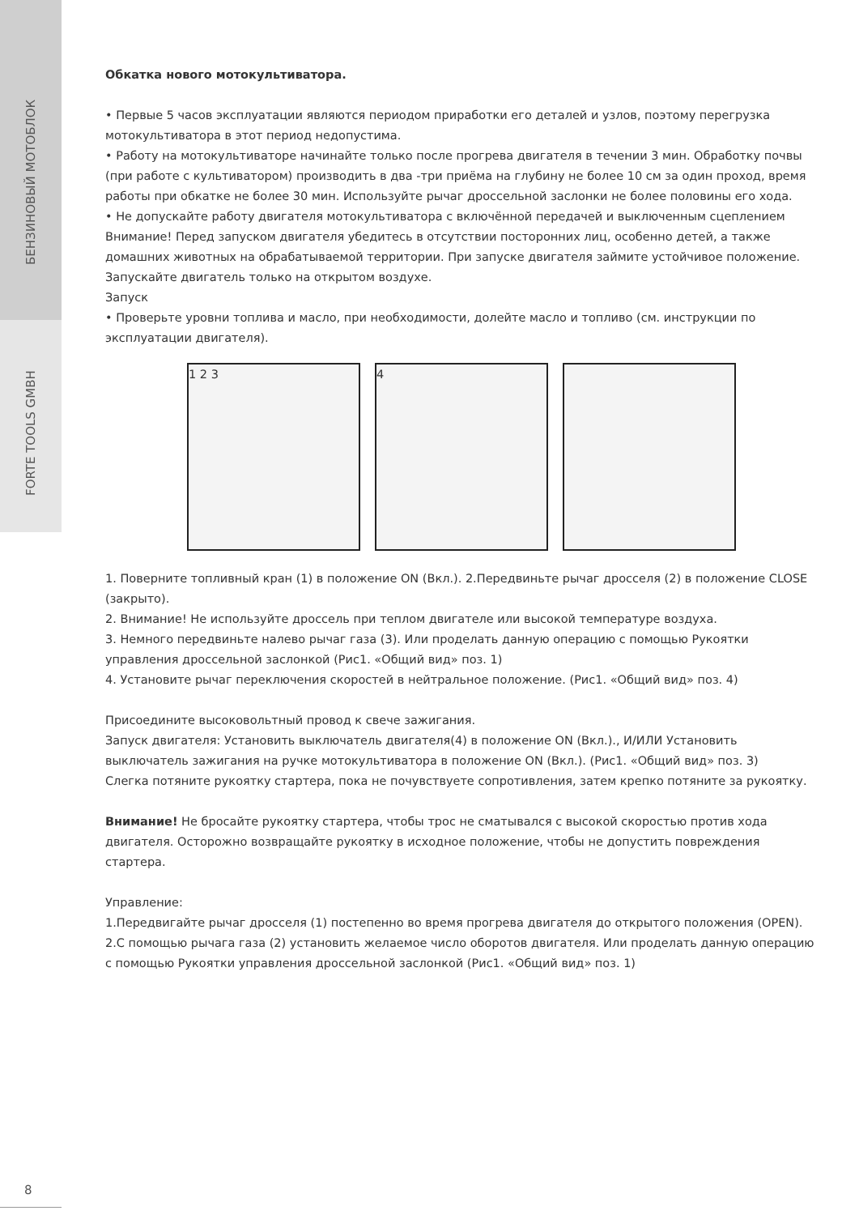БЕНЗИНОВЫЙ МОТОБЛОК
FORTE TOOLS GMBH
Обкатка нового мотокультиватора.
• Первые 5 часов эксплуатации являются периодом приработки его деталей и узлов, поэтому перегрузка мотокультиватора в этот период недопустима.
• Работу на мотокультиваторе начинайте только после прогрева двигателя в течении 3 мин. Обработку почвы (при работе с культиватором) производить в два -три приёма на глубину не более 10 см за один проход, время работы при обкатке не более 30 мин. Используйте рычаг дроссельной заслонки не более половины его хода.
• Не допускайте работу двигателя мотокультиватора с включённой передачей и выключенным сцеплением
Внимание! Перед запуском двигателя убедитесь в отсутствии посторонних лиц, особенно детей, а также домашних животных на обрабатываемой территории. При запуске двигателя займите устойчивое положение. Запускайте двигатель только на открытом воздухе.
Запуск
• Проверьте уровни топлива и масло, при необходимости, долейте масло и топливо (см. инструкции по эксплуатации двигателя).
1 2 3 4
1. Поверните топливный кран (1) в положение ON (Вкл.). 2.Передвиньте рычаг дросселя (2) в положение CLOSE (закрыто).
2. Внимание! Не используйте дроссель при теплом двигателе или высокой температуре воздуха.
3. Немного передвиньте налево рычаг газа (3). Или проделать данную операцию с помощью Рукоятки управления дроссельной заслонкой (Рис1. «Общий вид» поз. 1)
4. Установите рычаг переключения скоростей в нейтральное положение. (Рис1. «Общий вид» поз. 4)
Присоедините высоковольтный провод к свече зажигания.
Запуск двигателя: Установить выключатель двигателя(4) в положение ON (Вкл.)., И/ИЛИ Установить выключатель зажигания на ручке мотокультиватора в положение ON (Вкл.). (Рис1. «Общий вид» поз. 3)
Слегка потяните рукоятку стартера, пока не почувствуете сопротивления, затем крепко потяните за рукоятку.
Внимание! Не бросайте рукоятку стартера, чтобы трос не сматывался с высокой скоростью против хода двигателя. Осторожно возвращайте рукоятку в исходное положение, чтобы не допустить повреждения стартера.
Управление:
1.Передвигайте рычаг дросселя (1) постепенно во время прогрева двигателя до открытого положения (OPEN).
2.С помощью рычага газа (2) установить желаемое число оборотов двигателя. Или проделать данную операцию с помощью Рукоятки управления дроссельной заслонкой (Рис1. «Общий вид» поз. 1)
8